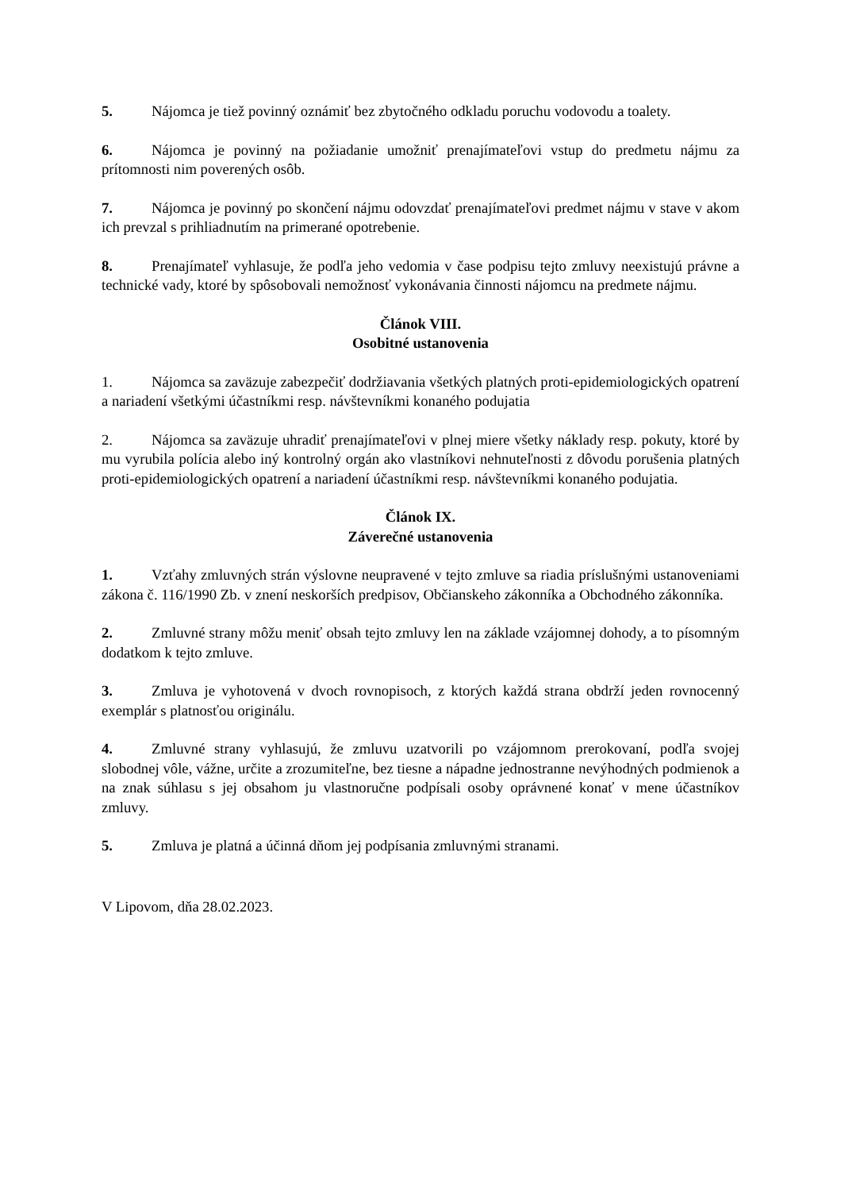5. Nájomca je tiež povinný oznámiť bez zbytočného odkladu poruchu vodovodu a toalety.
6. Nájomca je povinný na požiadanie umožniť prenajímateľovi vstup do predmetu nájmu za prítomnosti nim poverených osôb.
7. Nájomca je povinný po skončení nájmu odovzdať prenajímateľovi predmet nájmu v stave v akom ich prevzal s prihliadnutím na primerané opotrebenie.
8. Prenajímateľ vyhlasuje, že podľa jeho vedomia v čase podpisu tejto zmluvy neexistujú právne a technické vady, ktoré by spôsobovali nemožnosť vykonávania činnosti nájomcu na predmete nájmu.
Článok VIII.
Osobitné ustanovenia
1. Nájomca sa zaväzuje zabezpečiť dodržiavania všetkých platných proti-epidemiologických opatrení a nariadení všetkými účastníkmi resp. návštevníkmi konaného podujatia
2. Nájomca sa zaväzuje uhradiť prenajímateľovi v plnej miere všetky náklady resp. pokuty, ktoré by mu vyrubila polícia alebo iný kontrolný orgán ako vlastníkovi nehnuteľnosti z dôvodu porušenia platných proti-epidemiologických opatrení a nariadení účastníkmi resp. návštevníkmi konaného podujatia.
Článok IX.
Záverečné ustanovenia
1. Vzťahy zmluvných strán výslovne neupravené v tejto zmluve sa riadia príslušnými ustanoveniami zákona č. 116/1990 Zb. v znení neskorších predpisov, Občianskeho zákonníka a Obchodného zákonníka.
2. Zmluvné strany môžu meniť obsah tejto zmluvy len na základe vzájomnej dohody, a to písomným dodatkom k tejto zmluve.
3. Zmluva je vyhotovená v dvoch rovnopisoch, z ktorých každá strana obdrží jeden rovnocenný exemplár s platnosťou originálu.
4. Zmluvné strany vyhlasujú, že zmluvu uzatvorili po vzájomnom prerokovaní, podľa svojej slobodnej vôle, vážne, určite a zrozumiteľne, bez tiesne a nápadne jednostranne nevýhodných podmienok a na znak súhlasu s jej obsahom ju vlastnoručne podpísali osoby oprávnené konať v mene účastníkov zmluvy.
5. Zmluva je platná a účinná dňom jej podpísania zmluvnými stranami.
V Lipovom, dňa 28.02.2023.